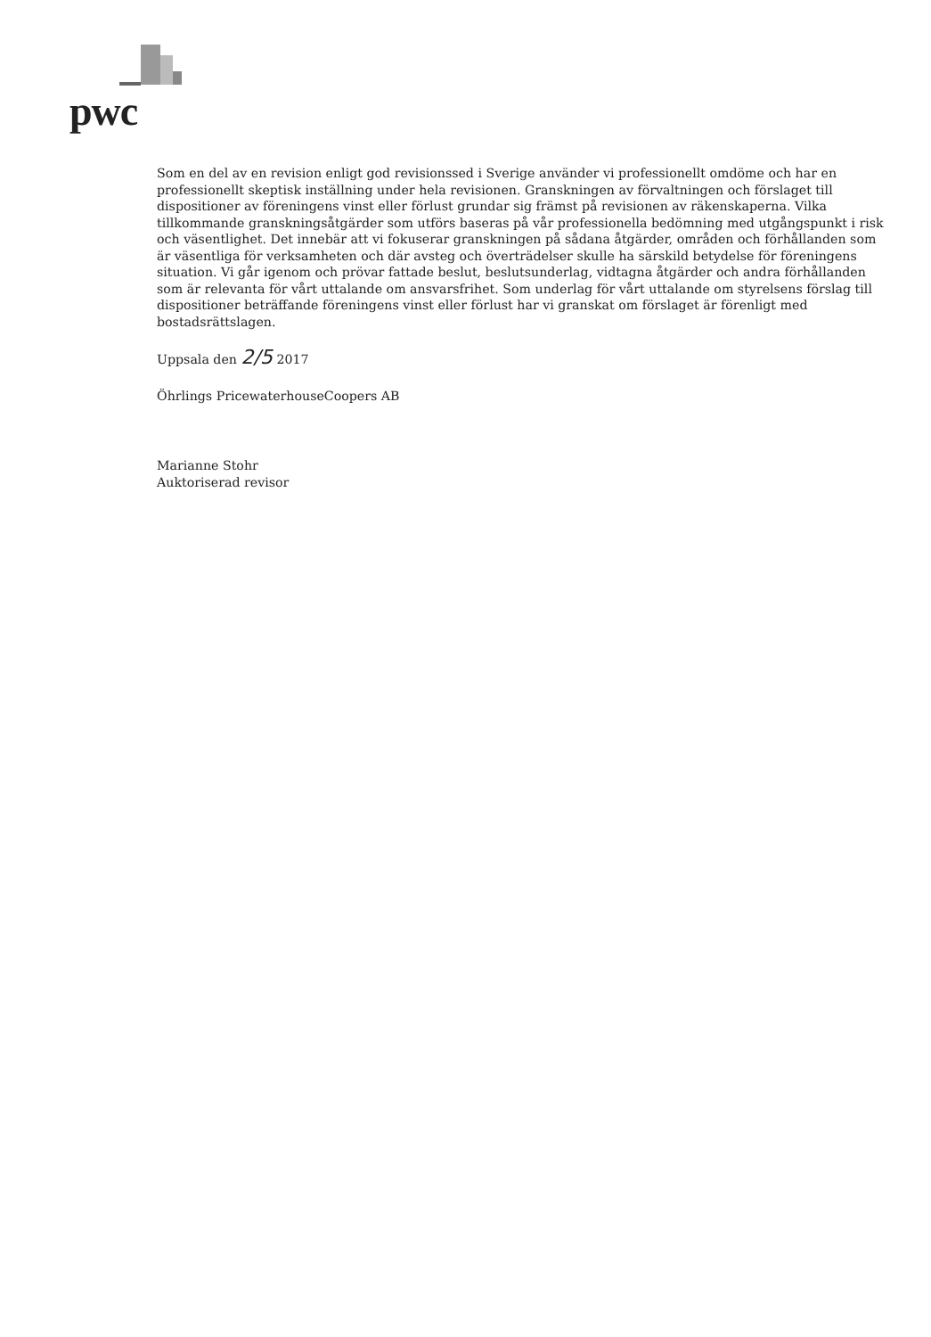pwc
Som en del av en revision enligt god revisionssed i Sverige använder vi professionellt omdöme och har en professionellt skeptisk inställning under hela revisionen. Granskningen av förvaltningen och förslaget till dispositioner av föreningens vinst eller förlust grundar sig främst på revisionen av räkenskaperna. Vilka tillkommande granskningsåtgärder som utförs baseras på vår professionella bedömning med utgångspunkt i risk och väsentlighet. Det innebär att vi fokuserar granskningen på sådana åtgärder, områden och förhållanden som är väsentliga för verksamheten och där avsteg och överträdelser skulle ha särskild betydelse för föreningens situation. Vi går igenom och prövar fattade beslut, beslutsunderlag, vidtagna åtgärder och andra förhållanden som är relevanta för vårt uttalande om ansvarsfrihet. Som underlag för vårt uttalande om styrelsens förslag till dispositioner beträffande föreningens vinst eller förlust har vi granskat om förslaget är förenligt med bostadsrättslagen.
Uppsala den 2/5 2017
Öhrlings PricewaterhouseCoopers AB
Marianne Stohr
Auktoriserad revisor